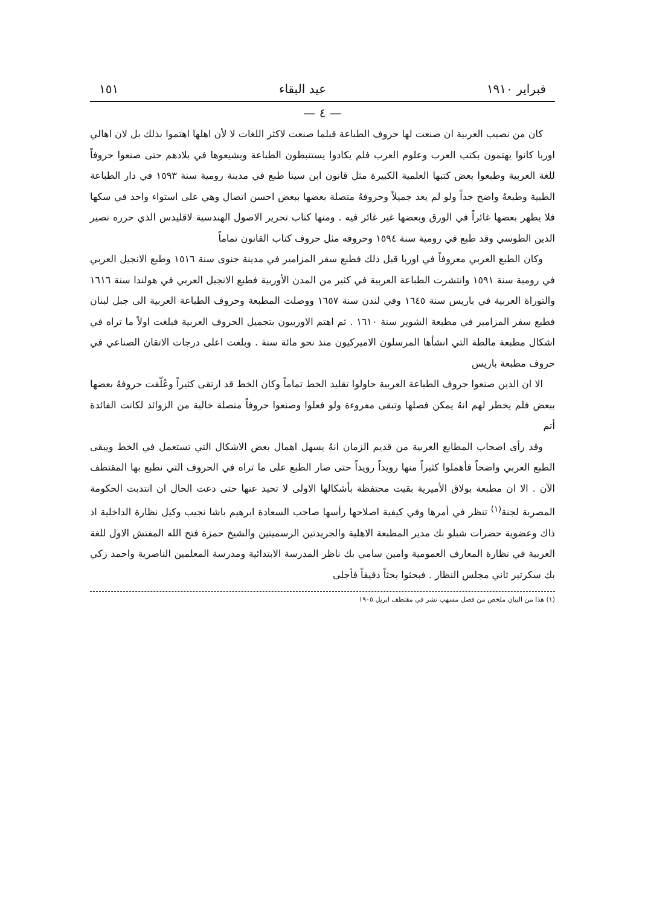فبراير ١٩١٠ عيد البقاء ١٥١
— ٤ —
كان من نصيب العربية ان صنعت لها حروف الطباعة قبلما صنعت لاكثر اللغات لا لأن اهلها اهتموا بذلك بل لان اهالي اوربا كانوا يهتمون بكتب العرب وعلوم العرب فلم يكادوا يستنبطون الطباعة ويشيعوها في بلادهم حتى صنعوا حروفاً للغة العربية وطبعوا بعض كتبها العلمية الكبيرة مثل قانون ابن سينا طبع في مدينة رومية سنة ١٥٩٣ في دار الطباعة الطبية وطبعهُ واضح جداً ولو لم يعد جميلاً وحروفهُ متصلة بعضها ببعض احسن اتصال وهي على استواء واحد في سكها فلا يظهر بعضها غائراً في الورق وبعضها غير غائر فيه . ومنها كتاب تحرير الاصول الهندسية لاقليدس الذي حرره نصير الدين الطوسي وقد طبع في رومية سنة ١٥٩٤ وحروفه مثل حروف كتاب القانون تماماً
وكان الطبع العربي معروفاً في اوربا قبل ذلك فطبع سفر المزامير في مدينة جنوى سنة ١٥١٦ وطبع الانجيل العربي في رومية سنة ١٥٩١ وانتشرت الطباعة العربية في كثير من المدن الأوربية فطبع الانجيل العربي في هولندا سنة ١٦١٦ والتوراة العربية في باريس سنة ١٦٤٥ وفي لندن سنة ١٦٥٧ ووصلت المطبعة وحروف الطباعة العربية الى جبل لبنان فطبع سفر المزامير في مطبعة الشوير سنة ١٦١٠ . ثم اهتم الاوربيون بتجميل الحروف العربية فبلغت اولاً ما تراه في اشكال مطبعة مالطة التي انشأها المرسلون الاميركيون منذ نحو مائة سنة . وبلغت اعلى درجات الاتقان الصناعي في حروف مطبعة باريس
الا ان الذين صنعوا حروف الطباعة العربية حاولوا تقليد الخط تماماً وكان الخط قد ارتقى كثيراً وعُلّقت حروفهُ بعضها ببعض فلم يخطر لهم انهُ يمكن فصلها وتبقى مفروءة ولو فعلوا وصنعوا حروفاً متصلة خالية من الزوائد لكانت الفائدة أتم
وقد رأى اصحاب المطابع العربية من قديم الزمان انهُ يسهل اهمال بعض الاشكال التي تستعمل في الخط ويبقى الطبع العربي واضحاً فأهملوا كثيراً منها رويداً رويداً حتى صار الطبع على ما تراه في الحروف التي نطبع بها المقتطف الآن . الا ان مطبعة بولاق الأميرية بقيت محتفظة بأشكالها الاولى لا تحيد عنها حتى دعت الحال ان انتدبت الحكومة المصرية لجنة<sup>(١)</sup> تنظر في أمرها وفي كيفية اصلاحها رأسها صاحب السعادة ابرهيم باشا نجيب وكيل نظارة الداخلية اذ ذاك وعضوية حضرات شبلو بك مدير المطبعة الاهلية والجريدتين الرسميتين والشيخ حمزة فتح الله المفتش الاول للغة العربية في نظارة المعارف العمومية وامين سامي بك ناظر المدرسة الابتدائية ومدرسة المعلمين الناصرية واحمد زكي بك سكرتير ثاني مجلس النظار . فبحثوا بحثاً دقيقاً فأجلى
(١) هذا من البيان ملخص من فصل مسهب نشر في مقتطف ابريل ١٩٠٥